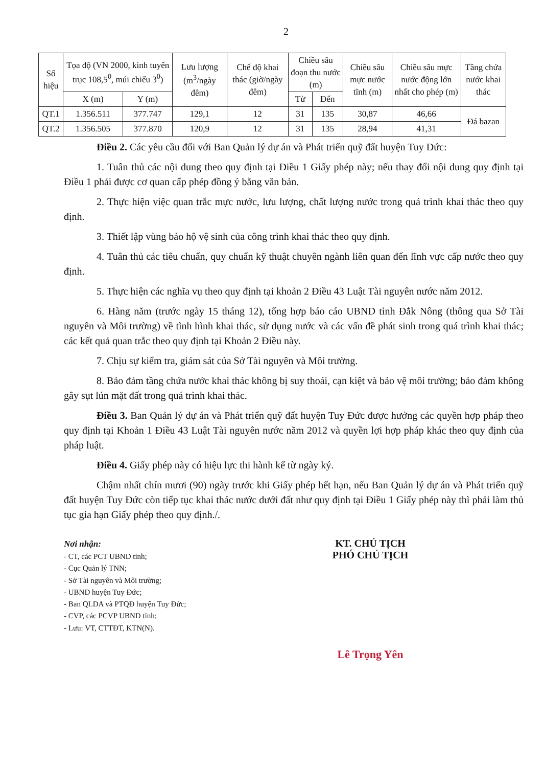2
| Số hiệu | Tọa độ (VN 2000, kinh tuyến trục 108,5<sup>0</sup>, múi chiếu 3<sup>0</sup>) | | Lưu lượng (m<sup>3</sup>/ngày đêm) | Chế độ khai thác (giờ/ngày đêm) | Chiều sâu đoạn thu nước (m) | | Chiều sâu mực nước tĩnh (m) | Chiều sâu mực nước động lớn nhất cho phép (m) | Tầng chứa nước khai thác |
| --- | --- | --- | --- | --- | --- | --- | --- | --- | --- |
| | X (m) | Y (m) | | | Từ | Đến | | | |
| QT.1 | 1.356.511 | 377.747 | 129,1 | 12 | 31 | 135 | 30,87 | 46,66 | Đá bazan |
| QT.2 | 1.356.505 | 377.870 | 120,9 | 12 | 31 | 135 | 28,94 | 41,31 | |
Điều 2. Các yêu cầu đối với Ban Quản lý dự án và Phát triển quỹ đất huyện Tuy Đức:
1. Tuân thủ các nội dung theo quy định tại Điều 1 Giấy phép này; nếu thay đổi nội dung quy định tại Điều 1 phải được cơ quan cấp phép đồng ý bằng văn bản.
2. Thực hiện việc quan trắc mực nước, lưu lượng, chất lượng nước trong quá trình khai thác theo quy định.
3. Thiết lập vùng bảo hộ vệ sinh của công trình khai thác theo quy định.
4. Tuân thủ các tiêu chuẩn, quy chuẩn kỹ thuật chuyên ngành liên quan đến lĩnh vực cấp nước theo quy định.
5. Thực hiện các nghĩa vụ theo quy định tại khoản 2 Điều 43 Luật Tài nguyên nước năm 2012.
6. Hàng năm (trước ngày 15 tháng 12), tổng hợp báo cáo UBND tỉnh Đắk Nông (thông qua Sở Tài nguyên và Môi trường) về tình hình khai thác, sử dụng nước và các vấn đề phát sinh trong quá trình khai thác; các kết quả quan trắc theo quy định tại Khoản 2 Điều này.
7. Chịu sự kiểm tra, giám sát của Sở Tài nguyên và Môi trường.
8. Bảo đảm tầng chứa nước khai thác không bị suy thoái, cạn kiệt và bảo vệ môi trường; bảo đảm không gây sụt lún mặt đất trong quá trình khai thác.
Điều 3. Ban Quản lý dự án và Phát triển quỹ đất huyện Tuy Đức được hưởng các quyền hợp pháp theo quy định tại Khoản 1 Điều 43 Luật Tài nguyên nước năm 2012 và quyền lợi hợp pháp khác theo quy định của pháp luật.
Điều 4. Giấy phép này có hiệu lực thi hành kể từ ngày ký.
Chậm nhất chín mươi (90) ngày trước khi Giấy phép hết hạn, nếu Ban Quản lý dự án và Phát triển quỹ đất huyện Tuy Đức còn tiếp tục khai thác nước dưới đất như quy định tại Điều 1 Giấy phép này thì phải làm thủ tục gia hạn Giấy phép theo quy định./.
Nơi nhận:
- CT, các PCT UBND tỉnh;
- Cục Quản lý TNN;
- Sở Tài nguyên và Môi trường;
- UBND huyện Tuy Đức;
- Ban QLDA và PTQĐ huyện Tuy Đức;
- CVP, các PCVP UBND tỉnh;
- Lưu: VT, CTTĐT, KTN(N).
KT. CHỦ TỊCH
PHÓ CHỦ TỊCH
Lê Trọng Yên